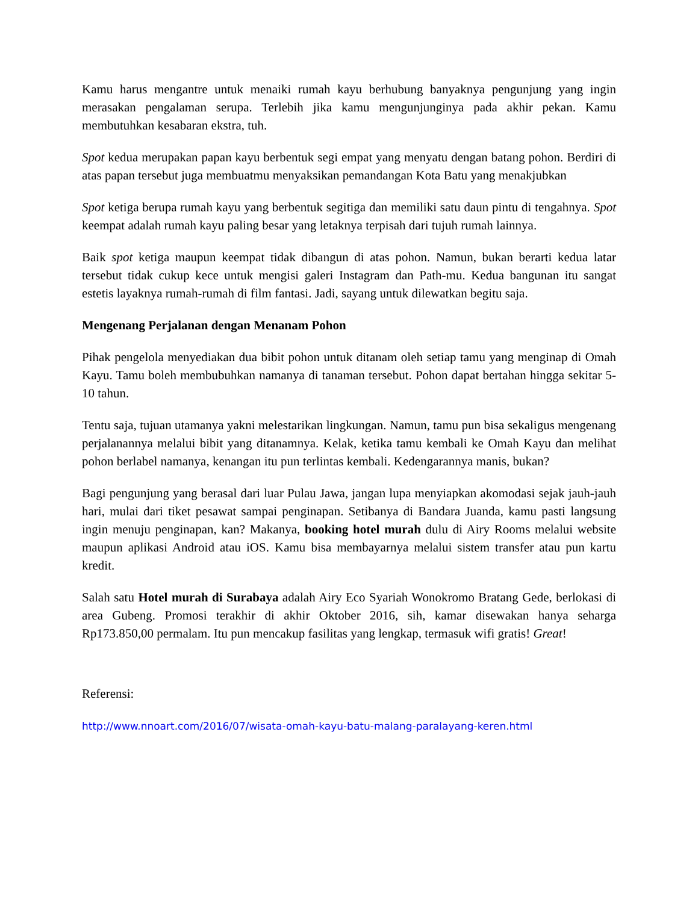Kamu harus mengantre untuk menaiki rumah kayu berhubung banyaknya pengunjung yang ingin merasakan pengalaman serupa. Terlebih jika kamu mengunjunginya pada akhir pekan. Kamu membutuhkan kesabaran ekstra, tuh.
Spot kedua merupakan papan kayu berbentuk segi empat yang menyatu dengan batang pohon. Berdiri di atas papan tersebut juga membuatmu menyaksikan pemandangan Kota Batu yang menakjubkan
Spot ketiga berupa rumah kayu yang berbentuk segitiga dan memiliki satu daun pintu di tengahnya. Spot keempat adalah rumah kayu paling besar yang letaknya terpisah dari tujuh rumah lainnya.
Baik spot ketiga maupun keempat tidak dibangun di atas pohon. Namun, bukan berarti kedua latar tersebut tidak cukup kece untuk mengisi galeri Instagram dan Path-mu. Kedua bangunan itu sangat estetis layaknya rumah-rumah di film fantasi. Jadi, sayang untuk dilewatkan begitu saja.
Mengenang Perjalanan dengan Menanam Pohon
Pihak pengelola menyediakan dua bibit pohon untuk ditanam oleh setiap tamu yang menginap di Omah Kayu. Tamu boleh membubuhkan namanya di tanaman tersebut. Pohon dapat bertahan hingga sekitar 5-10 tahun.
Tentu saja, tujuan utamanya yakni melestarikan lingkungan. Namun, tamu pun bisa sekaligus mengenang perjalanannya melalui bibit yang ditanamnya. Kelak, ketika tamu kembali ke Omah Kayu dan melihat pohon berlabel namanya, kenangan itu pun terlintas kembali. Kedengarannya manis, bukan?
Bagi pengunjung yang berasal dari luar Pulau Jawa, jangan lupa menyiapkan akomodasi sejak jauh-jauh hari, mulai dari tiket pesawat sampai penginapan. Setibanya di Bandara Juanda, kamu pasti langsung ingin menuju penginapan, kan? Makanya, booking hotel murah dulu di Airy Rooms melalui website maupun aplikasi Android atau iOS. Kamu bisa membayarnya melalui sistem transfer atau pun kartu kredit.
Salah satu Hotel murah di Surabaya adalah Airy Eco Syariah Wonokromo Bratang Gede, berlokasi di area Gubeng. Promosi terakhir di akhir Oktober 2016, sih, kamar disewakan hanya seharga Rp173.850,00 permalam. Itu pun mencakup fasilitas yang lengkap, termasuk wifi gratis! Great!
Referensi:
http://www.nnoart.com/2016/07/wisata-omah-kayu-batu-malang-paralayang-keren.html